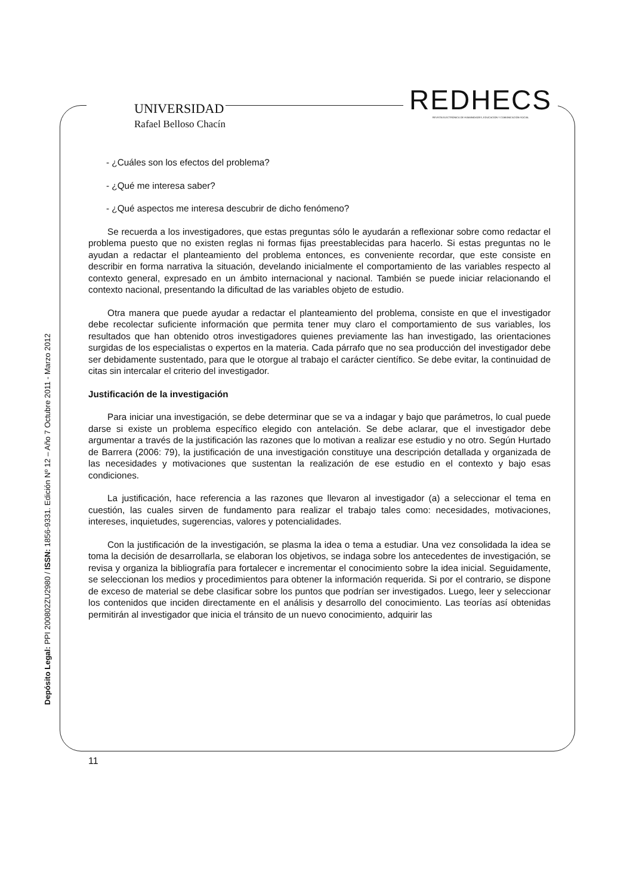UNIVERSIDAD
Rafael Belloso Chacín
REDHECS
REVISTA ELECTRÓNICA DE HUMANIDADES, EDUCACIÓN Y COMUNICACIÓN SOCIAL
- ¿Cuáles son los efectos del problema?
- ¿Qué me interesa saber?
- ¿Qué aspectos me interesa descubrir de dicho fenómeno?
Se recuerda a los investigadores, que estas preguntas sólo le ayudarán a reflexionar sobre como redactar el problema puesto que no existen reglas ni formas fijas preestablecidas para hacerlo. Si estas preguntas no le ayudan a redactar el planteamiento del problema entonces, es conveniente recordar, que este consiste en describir en forma narrativa la situación, develando inicialmente el comportamiento de las variables respecto al contexto general, expresado en un ámbito internacional y nacional. También se puede iniciar relacionando el contexto nacional, presentando la dificultad de las variables objeto de estudio.
Otra manera que puede ayudar a redactar el planteamiento del problema, consiste en que el investigador debe recolectar suficiente información que permita tener muy claro el comportamiento de sus variables, los resultados que han obtenido otros investigadores quienes previamente las han investigado, las orientaciones surgidas de los especialistas o expertos en la materia. Cada párrafo que no sea producción del investigador debe ser debidamente sustentado, para que le otorgue al trabajo el carácter científico. Se debe evitar, la continuidad de citas sin intercalar el criterio del investigador.
Justificación de la investigación
Para iniciar una investigación, se debe determinar que se va a indagar y bajo que parámetros, lo cual puede darse si existe un problema específico elegido con antelación. Se debe aclarar, que el investigador debe argumentar a través de la justificación las razones que lo motivan a realizar ese estudio y no otro. Según Hurtado de Barrera (2006: 79), la justificación de una investigación constituye una descripción detallada y organizada de las necesidades y motivaciones que sustentan la realización de ese estudio en el contexto y bajo esas condiciones.
La justificación, hace referencia a las razones que llevaron al investigador (a) a seleccionar el tema en cuestión, las cuales sirven de fundamento para realizar el trabajo tales como: necesidades, motivaciones, intereses, inquietudes, sugerencias, valores y potencialidades.
Con la justificación de la investigación, se plasma la idea o tema a estudiar. Una vez consolidada la idea se toma la decisión de desarrollarla, se elaboran los objetivos, se indaga sobre los antecedentes de investigación, se revisa y organiza la bibliografía para fortalecer e incrementar el conocimiento sobre la idea inicial. Seguidamente, se seleccionan los medios y procedimientos para obtener la información requerida. Si por el contrario, se dispone de exceso de material se debe clasificar sobre los puntos que podrían ser investigados. Luego, leer y seleccionar los contenidos que inciden directamente en el análisis y desarrollo del conocimiento. Las teorías así obtenidas permitirán al investigador que inicia el tránsito de un nuevo conocimiento, adquirir las
Depósito Legal: PPI 200802ZU2980 / ISSN: 1856-9331. Edición Nº 12 – Año 7 Octubre 2011 - Marzo 2012
11